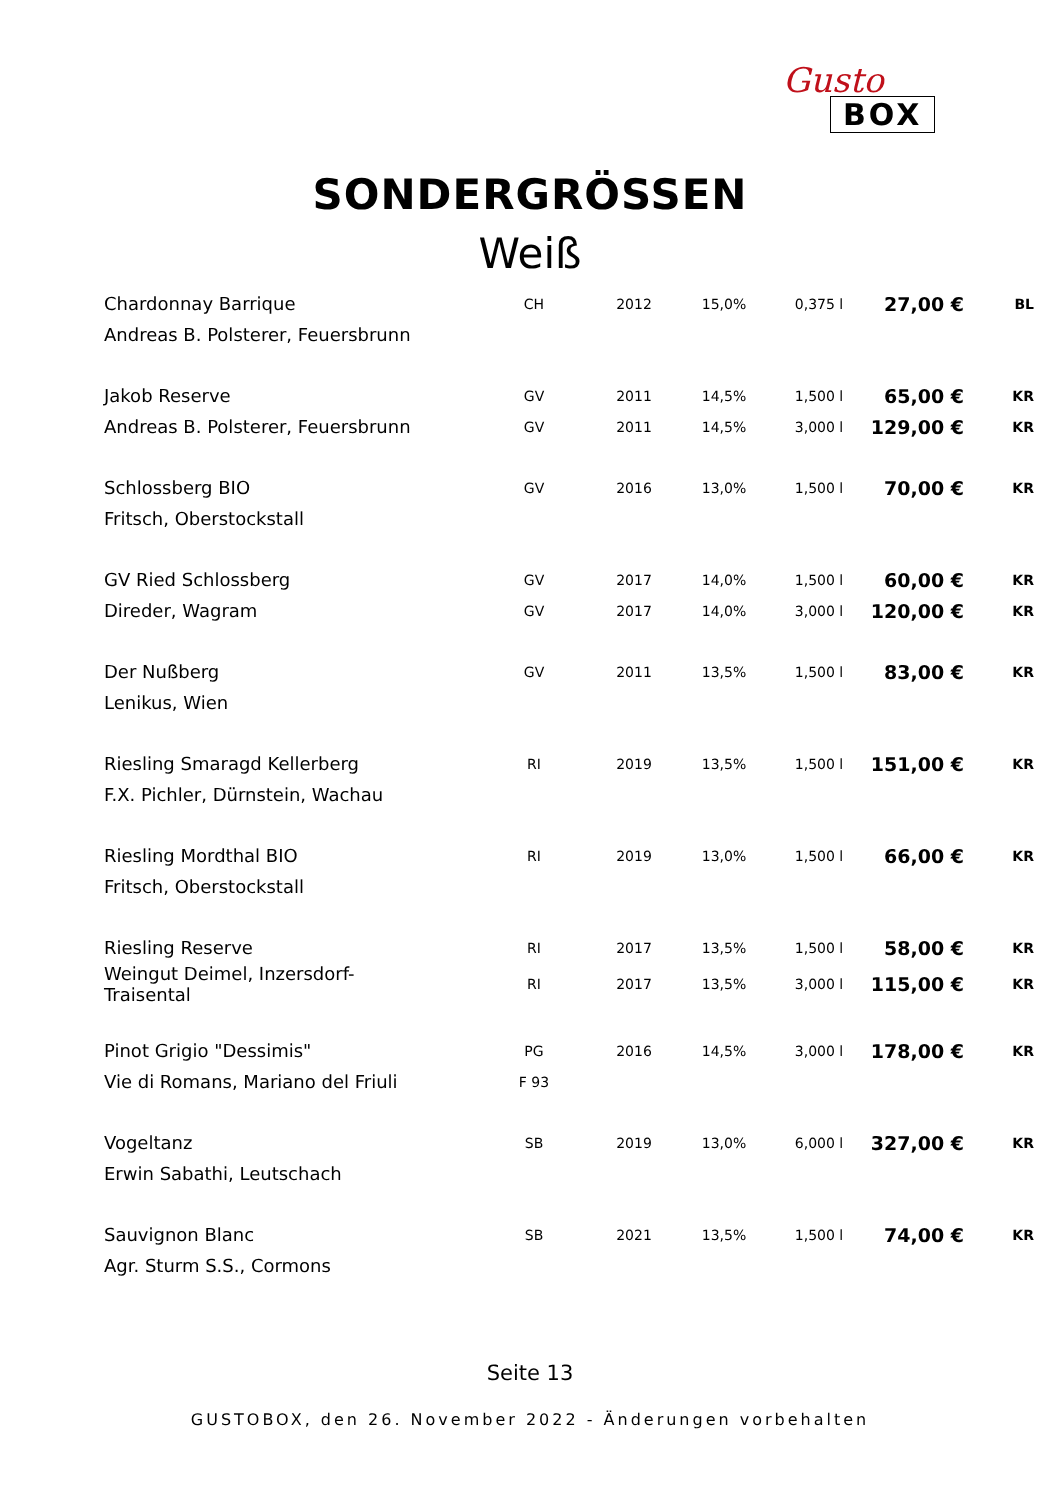Gusto
BOX
SONDERGRÖSSEN
Weiß
| Chardonnay Barrique | CH | 2012 | 15,0% | 0,375 l | 27,00 € | BL |
| Andreas B. Polsterer, Feuersbrunn | | | | | | |
| Jakob Reserve | GV | 2011 | 14,5% | 1,500 l | 65,00 € | KR |
| Andreas B. Polsterer, Feuersbrunn | GV | 2011 | 14,5% | 3,000 l | 129,00 € | KR |
| Schlossberg BIO | GV | 2016 | 13,0% | 1,500 l | 70,00 € | KR |
| Fritsch, Oberstockstall | | | | | | |
| GV Ried Schlossberg | GV | 2017 | 14,0% | 1,500 l | 60,00 € | KR |
| Direder, Wagram | GV | 2017 | 14,0% | 3,000 l | 120,00 € | KR |
| Der Nußberg | GV | 2011 | 13,5% | 1,500 l | 83,00 € | KR |
| Lenikus, Wien | | | | | | |
| Riesling Smaragd Kellerberg | RI | 2019 | 13,5% | 1,500 l | 151,00 € | KR |
| F.X. Pichler, Dürnstein, Wachau | | | | | | |
| Riesling Mordthal BIO | RI | 2019 | 13,0% | 1,500 l | 66,00 € | KR |
| Fritsch, Oberstockstall | | | | | | |
| Riesling Reserve | RI | 2017 | 13,5% | 1,500 l | 58,00 € | KR |
| Weingut Deimel, Inzersdorf- Traisental | RI | 2017 | 13,5% | 3,000 l | 115,00 € | KR |
| Pinot Grigio "Dessimis" | PG | 2016 | 14,5% | 3,000 l | 178,00 € | KR |
| Vie di Romans, Mariano del Friuli | F 93 | | | | | |
| Vogeltanz | SB | 2019 | 13,0% | 6,000 l | 327,00 € | KR |
| Erwin Sabathi, Leutschach | | | | | | |
| Sauvignon Blanc | SB | 2021 | 13,5% | 1,500 l | 74,00 € | KR |
| Agr. Sturm S.S., Cormons | | | | | | |
Seite 13
GUSTOBOX, den 26. November 2022 - Änderungen vorbehalten